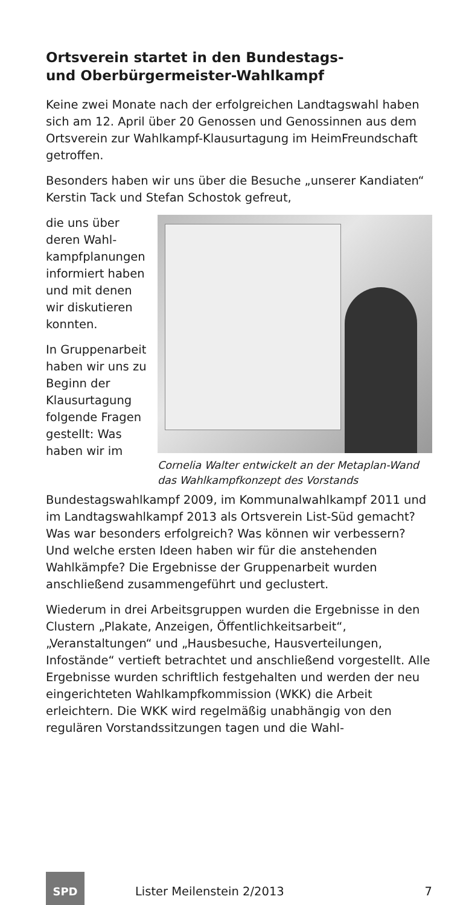Ortsverein startet in den Bundestags-
und Oberbürgermeister-Wahlkampf
Keine zwei Monate nach der erfolgreichen Landtags­wahl haben sich am 12. April über 20 Genossen und Genossinnen aus dem Ortsverein zur Wahlkampf-Klau­surtagung im HeimFreundschaft getroffen.
Besonders haben wir uns über die Besuche „unserer Kandiaten“ Kerstin Tack und Stefan Schostok gefreut,
Cornelia Walter entwickelt an der Metaplan-Wand das Wahlkampfkonzept des Vorstands
die uns über deren Wahl­kampfpla­nungen infor­miert haben und mit denen wir diskutieren konnten.
In Gruppenar­beit haben wir uns zu Beginn der Klausur­tagung fol­gende Fragen gestellt: Was haben wir im Bundestagswahlkampf 2009, im Kommu­nalwahlkampf 2011 und im Landtagswahlkampf 2013 als Ortsverein List-Süd gemacht? Was war besonders erfolgreich? Was können wir verbessern? Und welche ersten Ideen haben wir für die anstehenden Wahlkämp­fe? Die Ergebnisse der Gruppenarbeit wurden anschlie­ßend zusammengeführt und geclustert.
Wiederum in drei Arbeitsgruppen wurden die Ergeb­nisse in den Clustern „Plakate, Anzeigen, Öffentlich­keitsarbeit“, „Veranstaltungen“ und „Hausbesuche, Hausverteilungen, Infostände“ vertieft betrachtet und anschließend vorgestellt. Alle Ergebnisse wurden schriftlich festgehalten und werden der neu einge­richteten Wahlkampfkommission (WKK) die Arbeit erleichtern. Die WKK wird regelmäßig unabhängig von den regulären Vorstandssitzungen tagen und die Wahl-
SPD
Lister Meilenstein 2/2013 7